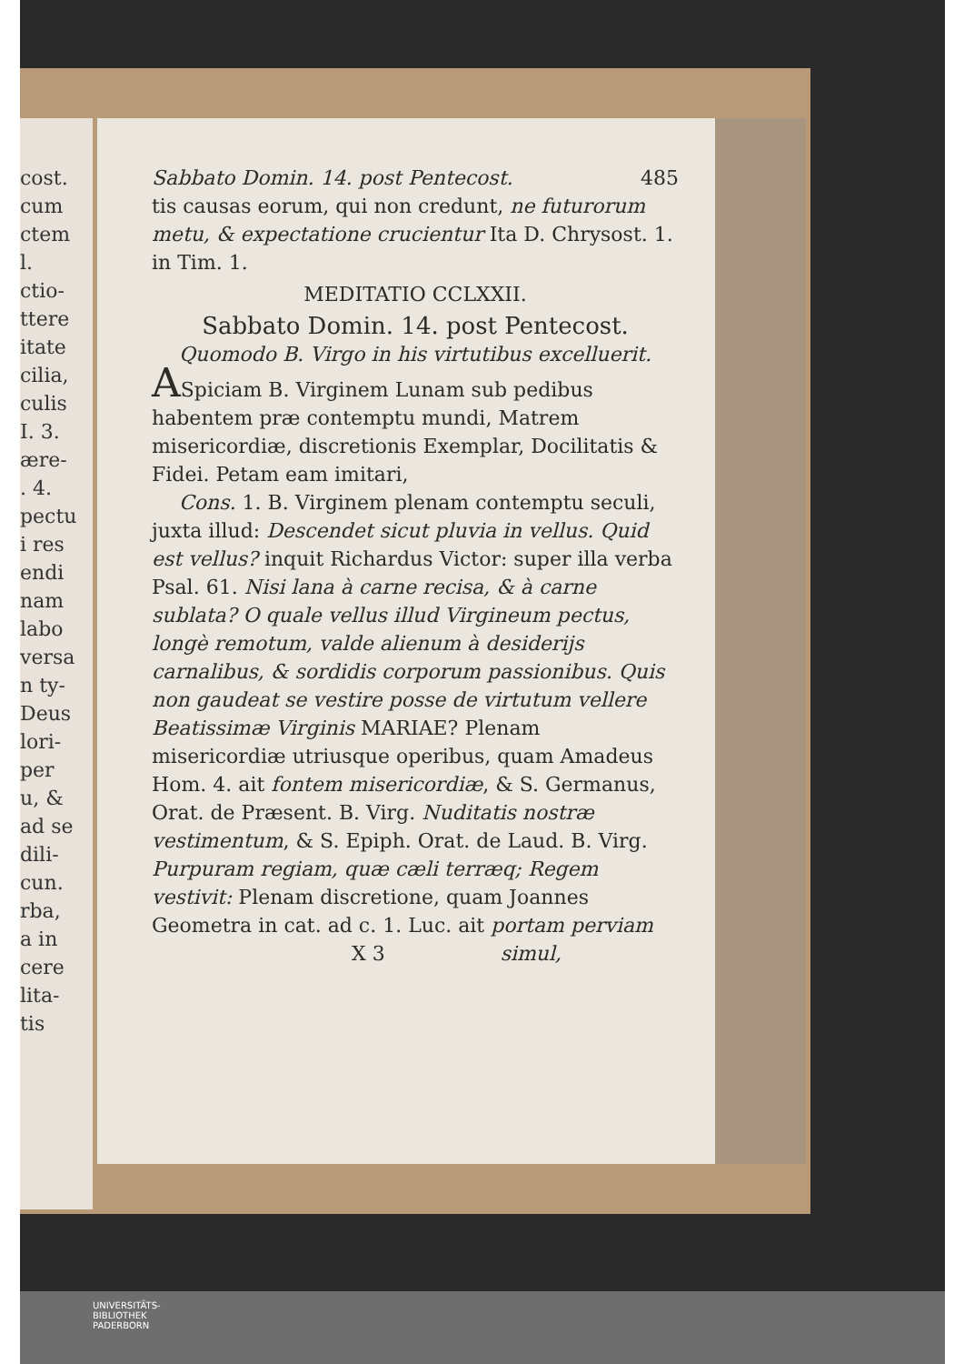cost. cum
ctem
l.
ctio-
ttere
itate
cilia,
culis
I. 3.
ære-
. 4.
pectu
i res
endi
nam
labo
versa
n ty-
Deus
lori-
per
u, &
ad se
dili-
cun.
rba,
a in
cere
lita-
tis
Sabbato Domin. 14. post Pentecost. 485
tis causas eorum, qui non credunt, ne futurorum metu, & expectatione crucientur Ita D. Chrysost. 1. in Tim. 1.
MEDITATIO CCLXXII.
Sabbato Domin. 14. post Pentecost.
Quomodo B. Virgo in his virtutibus excelluerit.
ASpiciam B. Virginem Lunam sub pedibus habentem præ contemptu mundi, Matrem misericordiæ, discretionis Exemplar, Docilitatis & Fidei. Petam eam imitari,
Cons. 1. B. Virginem plenam contemptu seculi, juxta illud: Descendet sicut pluvia in vellus. Quid est vellus? inquit Richardus Victor: super illa verba Psal. 61. Nisi lana à carne recisa, & à carne sublata? O quale vellus illud Virgineum pectus, longè remotum, valde alienum à desiderijs carnalibus, & sordidis corporum passionibus. Quis non gaudeat se vestire posse de virtutum vellere Beatissimæ Virginis MARIAE? Plenam misericordiæ utriusque operibus, quam Amadeus Hom. 4. ait fontem misericordiæ, & S. Germanus, Orat. de Præsent. B. Virg. Nuditatis nostræ vestimentum, & S. Epiph. Orat. de Laud. B. Virg. Purpuram regiam, quæ cæli terræq; Regem vestivit: Plenam discretione, quam Joannes Geometra in cat. ad c. 1. Luc. ait portam perviam
X 3 simul,
UNIVERSITÄTS-
BIBLIOTHEK
PADERBORN